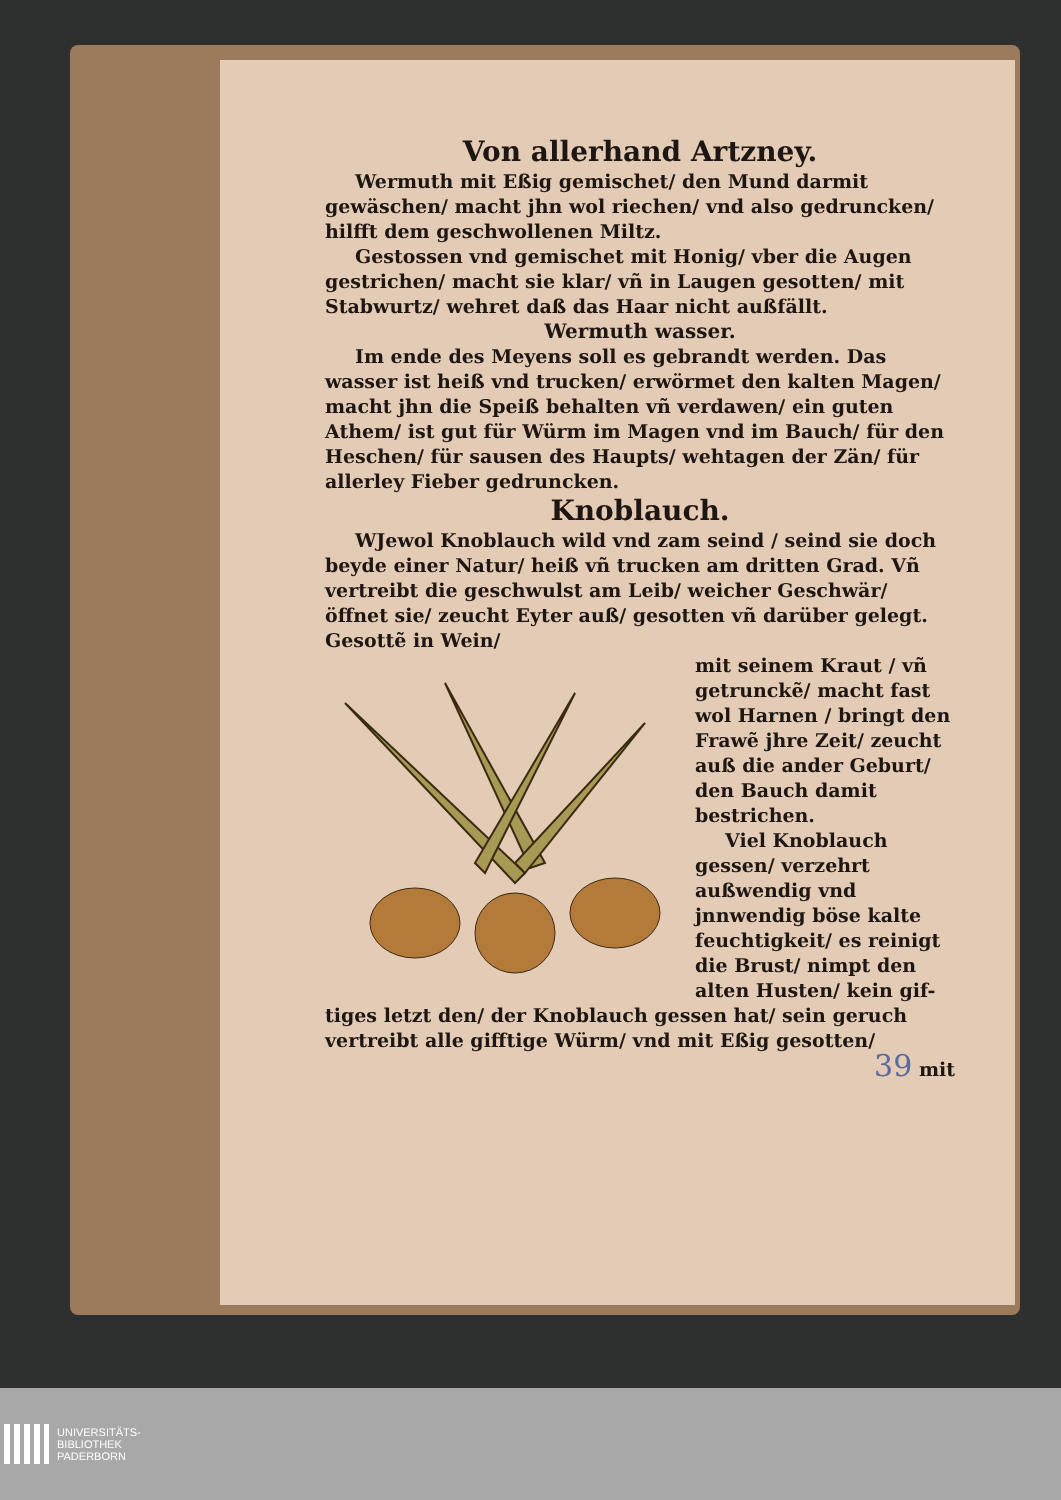Von allerhand Artzney.
Wermuth mit Eßig gemischet/ den Mund darmit gewäschen/ macht jhn wol riechen/ vnd also gedruncken/ hilfft dem geschwollenen Miltz.
Gestossen vnd gemischet mit Honig/ vber die Augen gestrichen/ macht sie klar/ vñ in Laugen gesotten/ mit Stabwurtz/ wehret daß das Haar nicht außfällt.
Wermuth wasser.
Im ende des Meyens soll es gebrandt werden. Das wasser ist heiß vnd trucken/ erwörmet den kalten Magen/ macht jhn die Speiß behalten vñ verdawen/ ein guten Athem/ ist gut für Würm im Magen vnd im Bauch/ für den Heschen/ für sausen des Haupts/ wehtagen der Zän/ für allerley Fieber gedruncken.
Knoblauch.
WJewol Knoblauch wild vnd zam seind / seind sie doch beyde einer Natur/ heiß vñ trucken am dritten Grad. Vñ vertreibt die geschwulst am Leib/ weicher Geschwär/ öffnet sie/ zeucht Eyter auß/ gesotten vñ darüber gelegt. Gesottẽ in Wein/
mit seinem Kraut / vñ getrunckẽ/ macht fast wol Harnen / bringt den Frawẽ jhre Zeit/ zeucht auß die ander Geburt/ den Bauch damit bestrichen.
Viel Knoblauch gessen/ verzehrt außwendig vnd jnnwendig böse kalte feuchtigkeit/ es reinigt die Brust/ nimpt den alten Husten/ kein gif-
tiges letzt den/ der Knoblauch gessen hat/ sein geruch vertreibt alle gifftige Würm/ vnd mit Eßig gesotten/
39 mit
UNIVERSITÄTS-
BIBLIOTHEK
PADERBORN